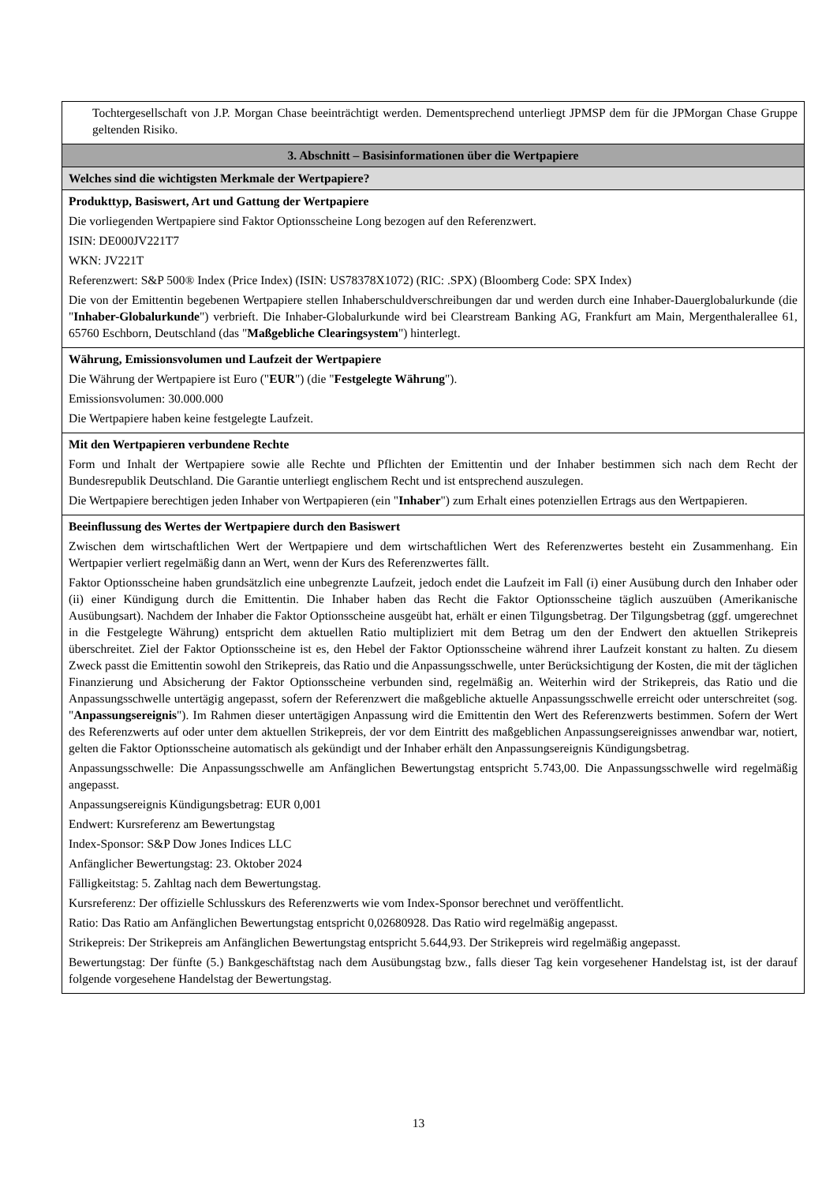| Tochtergesellschaft von J.P. Morgan Chase beeinträchtigt werden. Dementsprechend unterliegt JPMSP dem für die JPMorgan Chase Gruppe geltenden Risiko. |
| 3. Abschnitt – Basisinformationen über die Wertpapiere |
| Welches sind die wichtigsten Merkmale der Wertpapiere? |
| Produkttyp, Basiswert, Art und Gattung der Wertpapiere Die vorliegenden Wertpapiere sind Faktor Optionsscheine Long bezogen auf den Referenzwert. ISIN: DE000JV221T7 WKN: JV221T Referenzwert: S&P 500® Index (Price Index) (ISIN: US78378X1072) (RIC: .SPX) (Bloomberg Code: SPX Index) Die von der Emittentin begebenen Wertpapiere stellen Inhaberschuldverschreibungen dar und werden durch eine Inhaber-Dauerglobalurkunde (die " Inhaber-Globalurkunde ") verbrieft. Die Inhaber-Globalurkunde wird bei Clearstream Banking AG, Frankfurt am Main, Mergenthalerallee 61, 65760 Eschborn, Deutschland (das " Maßgebliche Clearingsystem ") hinterlegt. |
| Währung, Emissionsvolumen und Laufzeit der Wertpapiere Die Währung der Wertpapiere ist Euro (" EUR ") (die " Festgelegte Währung "). Emissionsvolumen: 30.000.000 Die Wertpapiere haben keine festgelegte Laufzeit. |
| Mit den Wertpapieren verbundene Rechte Form und Inhalt der Wertpapiere sowie alle Rechte und Pflichten der Emittentin und der Inhaber bestimmen sich nach dem Recht der Bundesrepublik Deutschland. Die Garantie unterliegt englischem Recht und ist entsprechend auszulegen. Die Wertpapiere berechtigen jeden Inhaber von Wertpapieren (ein " Inhaber ") zum Erhalt eines potenziellen Ertrags aus den Wertpapieren. |
| Beeinflussung des Wertes der Wertpapiere durch den Basiswert Zwischen dem wirtschaftlichen Wert der Wertpapiere und dem wirtschaftlichen Wert des Referenzwertes besteht ein Zusammenhang. Ein Wertpapier verliert regelmäßig dann an Wert, wenn der Kurs des Referenzwertes fällt. Faktor Optionsscheine haben grundsätzlich eine unbegrenzte Laufzeit, jedoch endet die Laufzeit im Fall (i) einer Ausübung durch den Inhaber oder (ii) einer Kündigung durch die Emittentin. Die Inhaber haben das Recht die Faktor Optionsscheine täglich auszuüben (Amerikanische Ausübungsart). Nachdem der Inhaber die Faktor Optionsscheine ausgeübt hat, erhält er einen Tilgungsbetrag. Der Tilgungsbetrag (ggf. umgerechnet in die Festgelegte Währung) entspricht dem aktuellen Ratio multipliziert mit dem Betrag um den der Endwert den aktuellen Strikepreis überschreitet. Ziel der Faktor Optionsscheine ist es, den Hebel der Faktor Optionsscheine während ihrer Laufzeit konstant zu halten. Zu diesem Zweck passt die Emittentin sowohl den Strikepreis, das Ratio und die Anpassungsschwelle, unter Berücksichtigung der Kosten, die mit der täglichen Finanzierung und Absicherung der Faktor Optionsscheine verbunden sind, regelmäßig an. Weiterhin wird der Strikepreis, das Ratio und die Anpassungsschwelle untertägig angepasst, sofern der Referenzwert die maßgebliche aktuelle Anpassungsschwelle erreicht oder unterschreitet (sog. " Anpassungsereignis "). Im Rahmen dieser untertägigen Anpassung wird die Emittentin den Wert des Referenzwerts bestimmen. Sofern der Wert des Referenzwerts auf oder unter dem aktuellen Strikepreis, der vor dem Eintritt des maßgeblichen Anpassungsereignisses anwendbar war, notiert, gelten die Faktor Optionsscheine automatisch als gekündigt und der Inhaber erhält den Anpassungsereignis Kündigungsbetrag. Anpassungsschwelle: Die Anpassungsschwelle am Anfänglichen Bewertungstag entspricht 5.743,00. Die Anpassungsschwelle wird regelmäßig angepasst. Anpassungsereignis Kündigungsbetrag: EUR 0,001 Endwert: Kursreferenz am Bewertungstag Index-Sponsor: S&P Dow Jones Indices LLC Anfänglicher Bewertungstag: 23. Oktober 2024 Fälligkeitstag: 5. Zahltag nach dem Bewertungstag. Kursreferenz: Der offizielle Schlusskurs des Referenzwerts wie vom Index-Sponsor berechnet und veröffentlicht. Ratio: Das Ratio am Anfänglichen Bewertungstag entspricht 0,02680928. Das Ratio wird regelmäßig angepasst. Strikepreis: Der Strikepreis am Anfänglichen Bewertungstag entspricht 5.644,93. Der Strikepreis wird regelmäßig angepasst. Bewertungstag: Der fünfte (5.) Bankgeschäftstag nach dem Ausübungstag bzw., falls dieser Tag kein vorgesehener Handelstag ist, ist der darauf folgende vorgesehene Handelstag der Bewertungstag. |
13